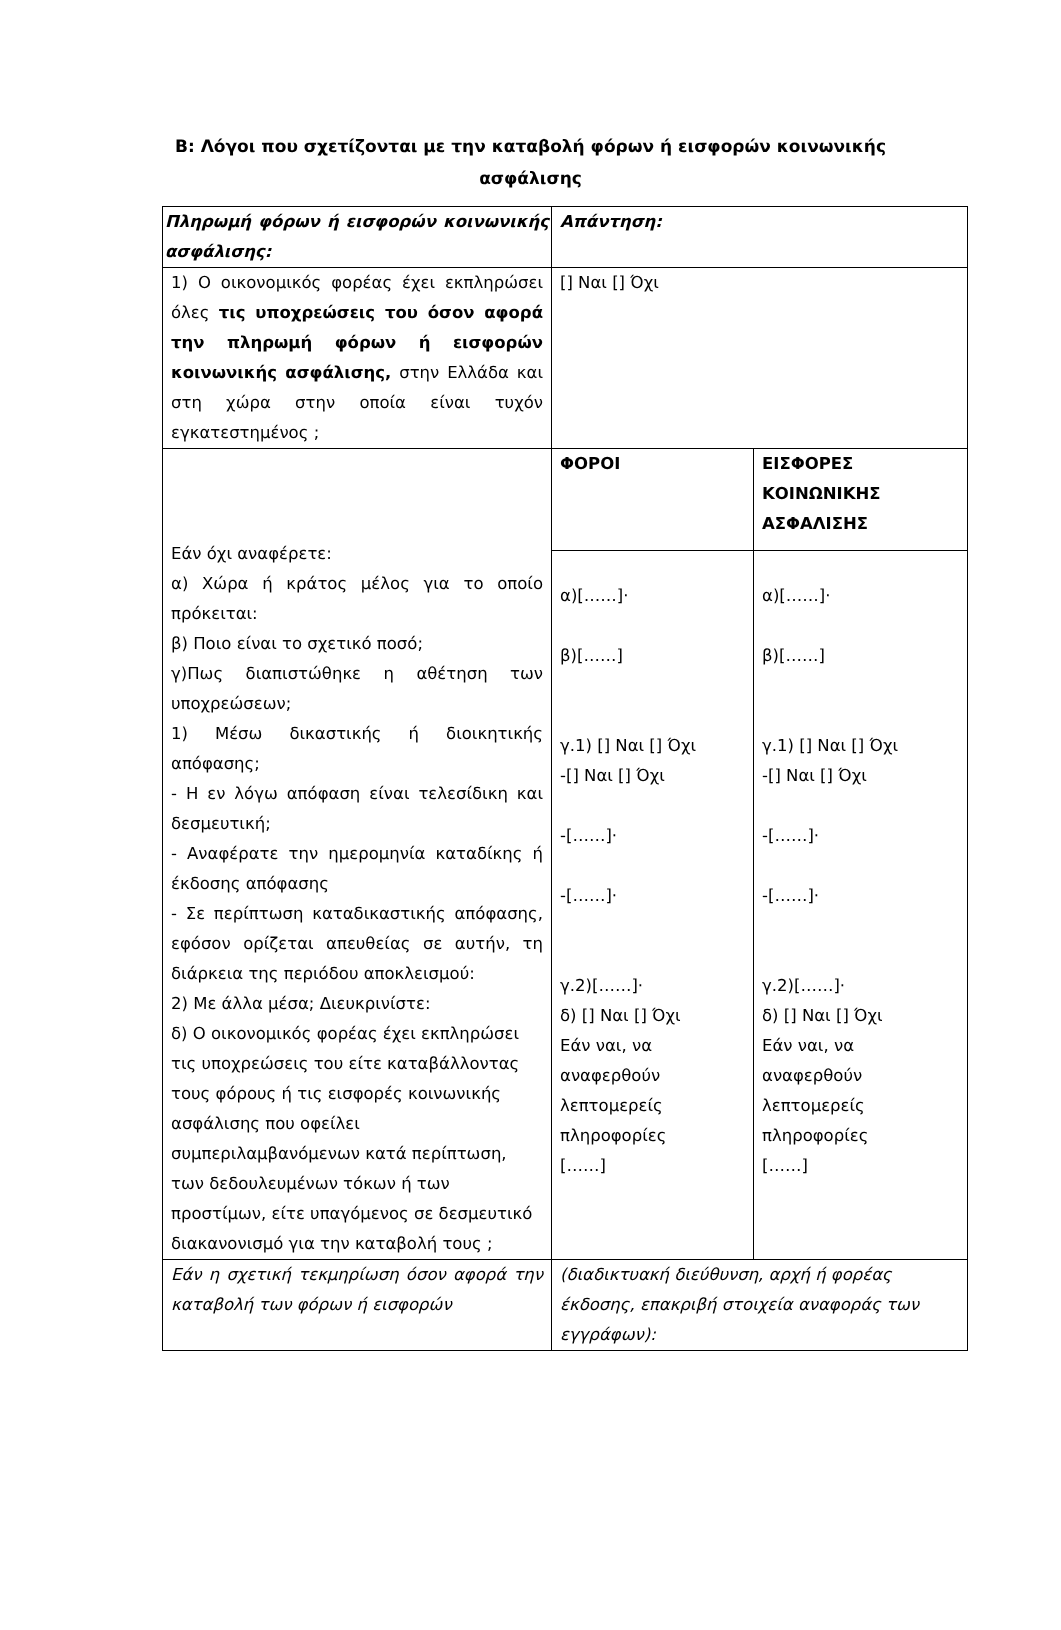Β: Λόγοι που σχετίζονται με την καταβολή φόρων ή εισφορών κοινωνικής ασφάλισης
| Πληρωμή φόρων ή εισφορών κοινωνικής ασφάλισης: | Απάντηση: | |
| 1) Ο οικονομικός φορέας έχει εκπληρώσει όλες τις υποχρεώσεις του όσον αφορά την πληρωμή φόρων ή εισφορών κοινωνικής ασφάλισης, στην Ελλάδα και στη χώρα στην οποία είναι τυχόν εγκατεστημένος ; | [] Ναι [] Όχι | |
| Εάν όχι αναφέρετε: α) Χώρα ή κράτος μέλος για το οποίο πρόκειται: β) Ποιο είναι το σχετικό ποσό; γ)Πως διαπιστώθηκε η αθέτηση των υποχρεώσεων; 1) Μέσω δικαστικής ή διοικητικής απόφασης; - Η εν λόγω απόφαση είναι τελεσίδικη και δεσμευτική; - Αναφέρατε την ημερομηνία καταδίκης ή έκδοσης απόφασης - Σε περίπτωση καταδικαστικής απόφασης, εφόσον ορίζεται απευθείας σε αυτήν, τη διάρκεια της περιόδου αποκλεισμού: 2) Με άλλα μέσα; Διευκρινίστε: δ) Ο οικονομικός φορέας έχει εκπληρώσει τις υποχρεώσεις του είτε καταβάλλοντας τους φόρους ή τις εισφορές κοινωνικής ασφάλισης που οφείλει συμπεριλαμβανόμενων κατά περίπτωση, των δεδουλευμένων τόκων ή των προστίμων, είτε υπαγόμενος σε δεσμευτικό διακανονισμό για την καταβολή τους ; | ΦΟΡΟΙ | ΕΙΣΦΟΡΕΣ ΚΟΙΝΩΝΙΚΗΣ ΑΣΦΑΛΙΣΗΣ |
| | α)[……]· β)[……] γ.1) [] Ναι [] Όχι -[] Ναι [] Όχι -[……]· -[……]· γ.2)[……]· δ) [] Ναι [] Όχι Εάν ναι, να αναφερθούν λεπτομερείς πληροφορίες [……] | α)[……]· β)[……] γ.1) [] Ναι [] Όχι -[] Ναι [] Όχι -[……]· -[……]· γ.2)[……]· δ) [] Ναι [] Όχι Εάν ναι, να αναφερθούν λεπτομερείς πληροφορίες [……] |
| Εάν η σχετική τεκμηρίωση όσον αφορά την καταβολή των φόρων ή εισφορών | (διαδικτυακή διεύθυνση, αρχή ή φορέας έκδοσης, επακριβή στοιχεία αναφοράς των εγγράφων): | |